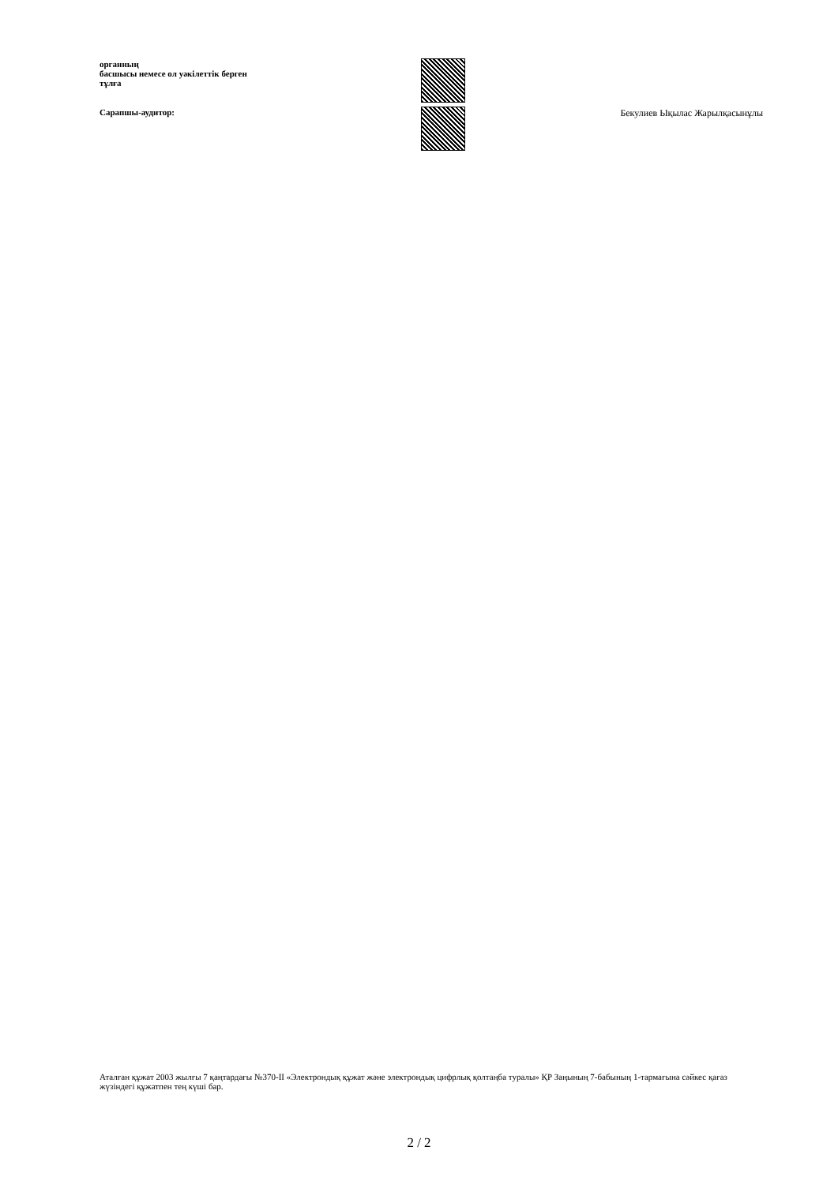органның
басшысы немесе ол уәкілеттік берген
тұлға
Сарапшы-аудитор:
Бекулиев Ықылас Жарылқасынұлы
Аталған құжат 2003 жылғы 7 қаңтардағы №370-II «Электрондық құжат және электрондық цифрлық қолтаңба туралы» ҚР Заңының 7-бабының 1-тармағына сәйкес қағаз жүзіндегі құжатпен тең күші бар.
2 / 2